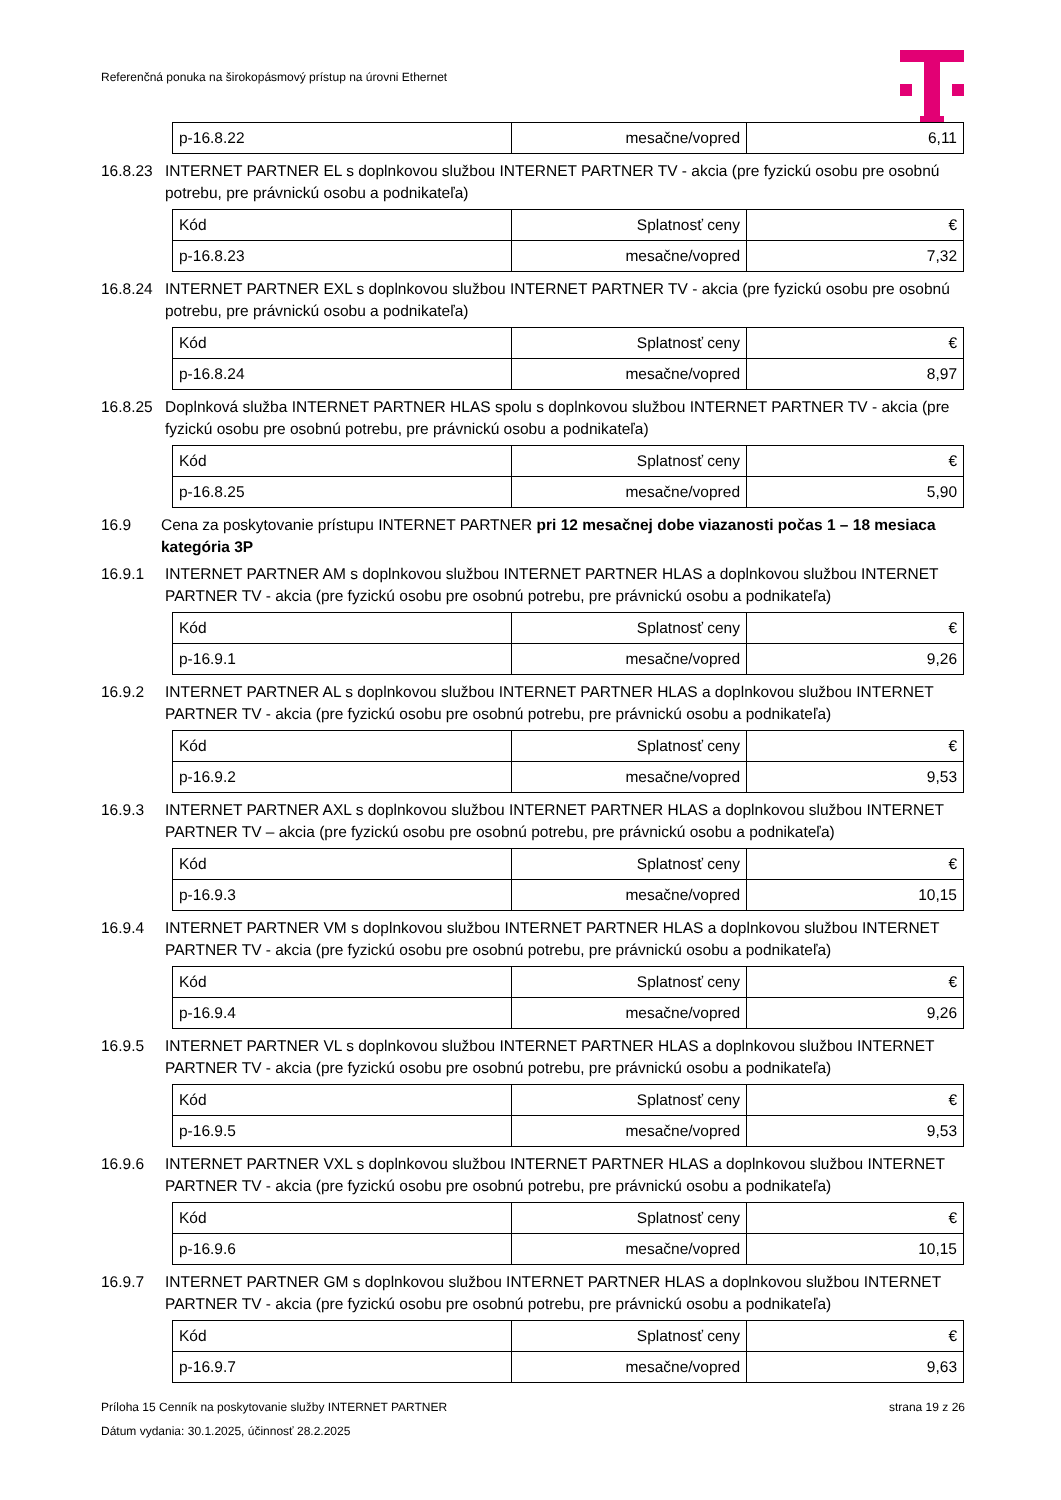Referenčná ponuka na širokopásmový prístup na úrovni Ethernet
| p-16.8.22 | mesačne/vopred | 6,11 |
16.8.23 INTERNET PARTNER EL s doplnkovou službou INTERNET PARTNER TV - akcia (pre fyzickú osobu pre osobnú potrebu, pre právnickú osobu a podnikateľa)
| Kód | Splatnosť ceny | € |
| p-16.8.23 | mesačne/vopred | 7,32 |
16.8.24 INTERNET PARTNER EXL s doplnkovou službou INTERNET PARTNER TV - akcia (pre fyzickú osobu pre osobnú potrebu, pre právnickú osobu a podnikateľa)
| Kód | Splatnosť ceny | € |
| p-16.8.24 | mesačne/vopred | 8,97 |
16.8.25 Doplnková služba INTERNET PARTNER HLAS spolu s doplnkovou službou INTERNET PARTNER TV - akcia (pre fyzickú osobu pre osobnú potrebu, pre právnickú osobu a podnikateľa)
| Kód | Splatnosť ceny | € |
| p-16.8.25 | mesačne/vopred | 5,90 |
16.9 Cena za poskytovanie prístupu INTERNET PARTNER pri 12 mesačnej dobe viazanosti počas 1 – 18 mesiaca kategória 3P
16.9.1 INTERNET PARTNER AM s doplnkovou službou INTERNET PARTNER HLAS a doplnkovou službou INTERNET PARTNER TV - akcia (pre fyzickú osobu pre osobnú potrebu, pre právnickú osobu a podnikateľa)
| Kód | Splatnosť ceny | € |
| p-16.9.1 | mesačne/vopred | 9,26 |
16.9.2 INTERNET PARTNER AL s doplnkovou službou INTERNET PARTNER HLAS a doplnkovou službou INTERNET PARTNER TV - akcia (pre fyzickú osobu pre osobnú potrebu, pre právnickú osobu a podnikateľa)
| Kód | Splatnosť ceny | € |
| p-16.9.2 | mesačne/vopred | 9,53 |
16.9.3 INTERNET PARTNER AXL s doplnkovou službou INTERNET PARTNER HLAS a doplnkovou službou INTERNET PARTNER TV – akcia (pre fyzickú osobu pre osobnú potrebu, pre právnickú osobu a podnikateľa)
| Kód | Splatnosť ceny | € |
| p-16.9.3 | mesačne/vopred | 10,15 |
16.9.4 INTERNET PARTNER VM s doplnkovou službou INTERNET PARTNER HLAS a doplnkovou službou INTERNET PARTNER TV - akcia (pre fyzickú osobu pre osobnú potrebu, pre právnickú osobu a podnikateľa)
| Kód | Splatnosť ceny | € |
| p-16.9.4 | mesačne/vopred | 9,26 |
16.9.5 INTERNET PARTNER VL s doplnkovou službou INTERNET PARTNER HLAS a doplnkovou službou INTERNET PARTNER TV - akcia (pre fyzickú osobu pre osobnú potrebu, pre právnickú osobu a podnikateľa)
| Kód | Splatnosť ceny | € |
| p-16.9.5 | mesačne/vopred | 9,53 |
16.9.6 INTERNET PARTNER VXL s doplnkovou službou INTERNET PARTNER HLAS a doplnkovou službou INTERNET PARTNER TV - akcia (pre fyzickú osobu pre osobnú potrebu, pre právnickú osobu a podnikateľa)
| Kód | Splatnosť ceny | € |
| p-16.9.6 | mesačne/vopred | 10,15 |
16.9.7 INTERNET PARTNER GM s doplnkovou službou INTERNET PARTNER HLAS a doplnkovou službou INTERNET PARTNER TV - akcia (pre fyzickú osobu pre osobnú potrebu, pre právnickú osobu a podnikateľa)
| Kód | Splatnosť ceny | € |
| p-16.9.7 | mesačne/vopred | 9,63 |
Príloha 15 Cenník na poskytovanie služby INTERNET PARTNER strana 19 z 26
Dátum vydania: 30.1.2025, účinnosť 28.2.2025